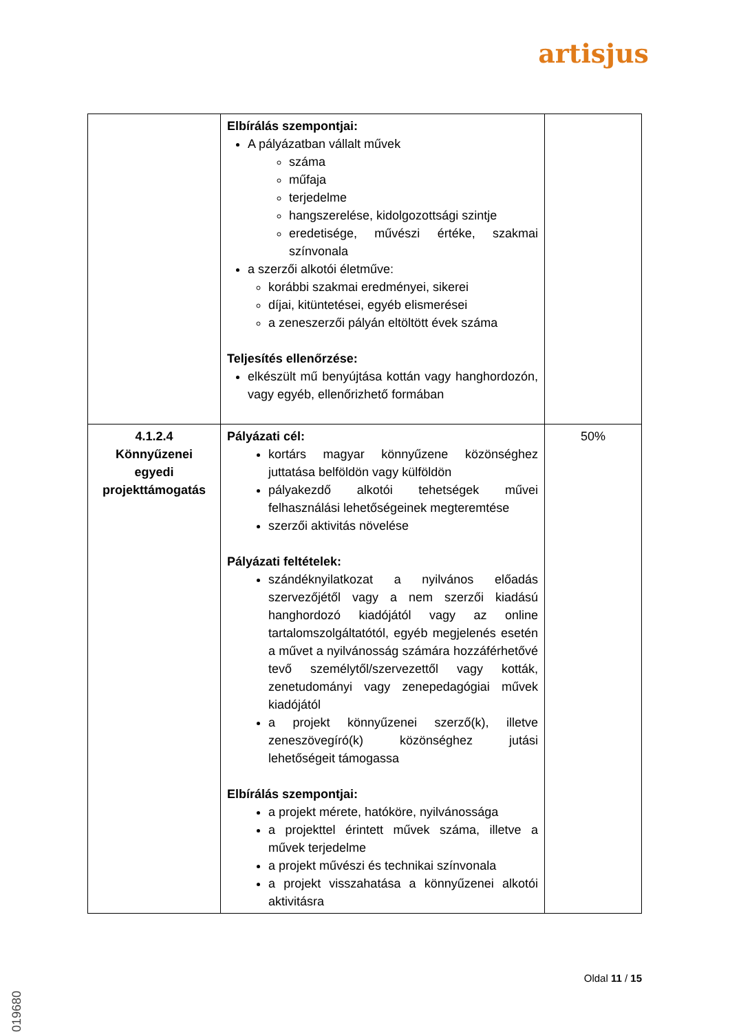artisjus
| | Elbírálás szempontjai: A pályázatban vállalt művek száma műfaja terjedelme hangszerelése, kidolgozottsági szintje eredetisége, művészi értéke, szakmai színvonala a szerzői alkotói életműve: korábbi szakmai eredményei, sikerei díjai, kitüntetései, egyéb elismerései a zeneszerzői pályán eltöltött évek száma Teljesítés ellenőrzése: elkészült mű benyújtása kottán vagy hanghordozón, vagy egyéb, ellenőrizhető formában | |
| 4.1.2.4 Könnyűzenei egyedi projekttámogatás | Pályázati cél: kortárs magyar könnyűzene közönséghez juttatása belföldön vagy külföldön pályakezdő alkotói tehetségek művei felhasználási lehetőségeinek megteremtése szerzői aktivitás növelése Pályázati feltételek: szándéknyilatkozat a nyilvános előadás szervezőjétől vagy a nem szerzői kiadású hanghordozó kiadójától vagy az online tartalomszolgáltatótól, egyéb megjelenés esetén a művet a nyilvánosság számára hozzáférhetővé tevő személytől/szervezettől vagy kották, zenetudományi vagy zenepedagógiai művek kiadójától a projekt könnyűzenei szerző(k), illetve zeneszövegíró(k) közönséghez jutási lehetőségeit támogassa Elbírálás szempontjai: a projekt mérete, hatóköre, nyilvánossága a projekttel érintett művek száma, illetve a művek terjedelme a projekt művészi és technikai színvonala a projekt visszahatása a könnyűzenei alkotói aktivitásra | 50% |
Oldal 11 / 15
2019680